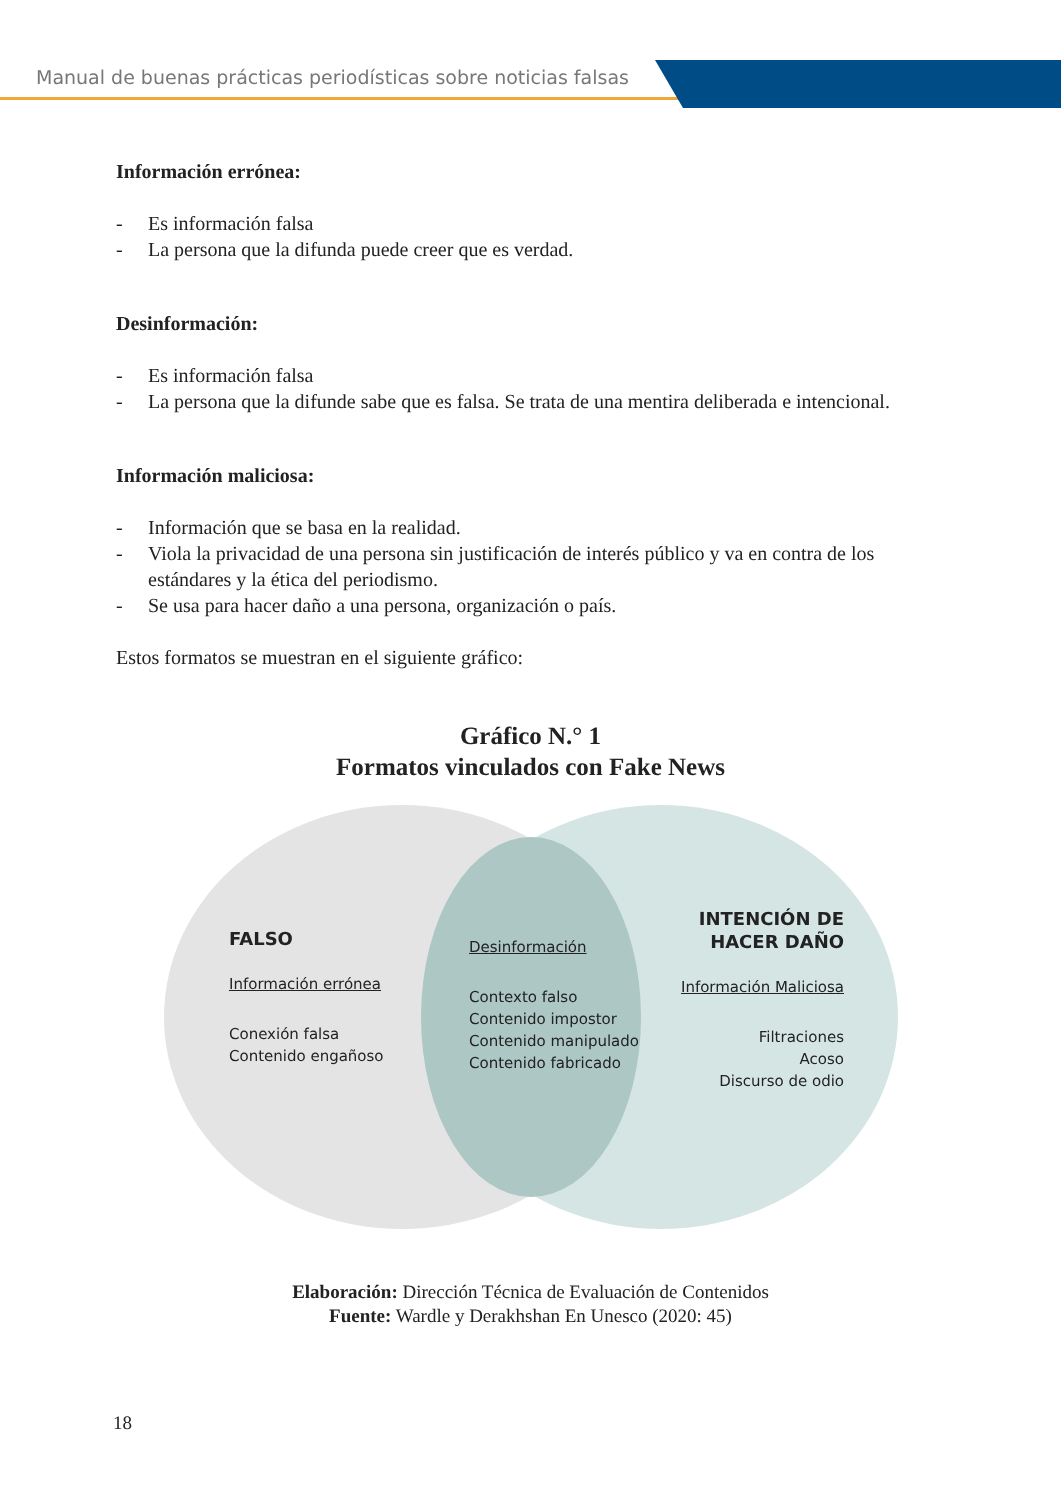Manual de buenas prácticas periodísticas sobre noticias falsas
Información errónea:
- Es información falsa
- La persona que la difunda puede creer que es verdad.
Desinformación:
- Es información falsa
- La persona que la difunde sabe que es falsa. Se trata de una mentira deliberada e intencional.
Información maliciosa:
- Información que se basa en la realidad.
- Viola la privacidad de una persona sin justificación de interés público y va en contra de los estándares y la ética del periodismo.
- Se usa para hacer daño a una persona, organización o país.
Estos formatos se muestran en el siguiente gráfico:
Gráfico N.° 1
Formatos vinculados con Fake News
FALSO
Información errónea
Conexión falsa
Contenido engañoso
Desinformación
Contexto falso
Contenido impostor
Contenido manipulado
Contenido fabricado
INTENCIÓN DE
HACER DAÑO
Información Maliciosa
Filtraciones
Acoso
Discurso de odio
Elaboración: Dirección Técnica de Evaluación de Contenidos
Fuente: Wardle y Derakhshan En Unesco (2020: 45)
18